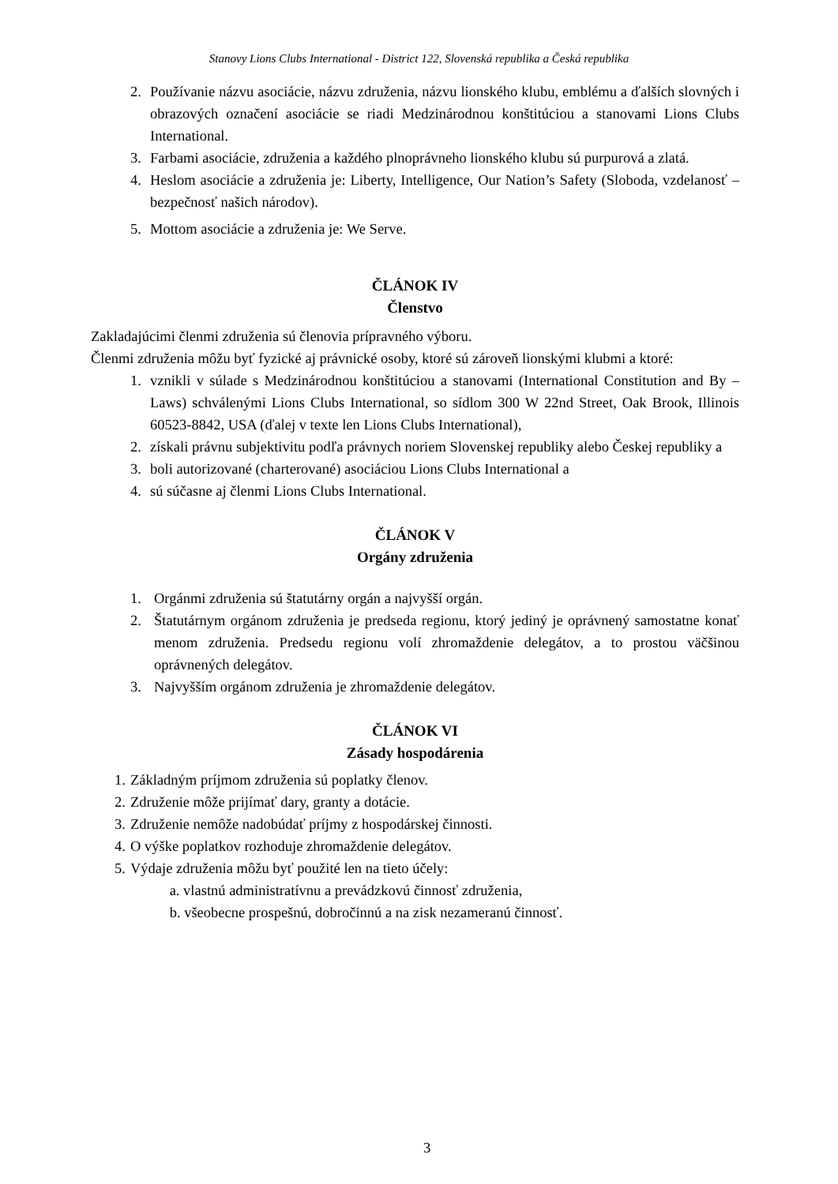Stanovy Lions Clubs International - District 122, Slovenská republika a Česká republika
2. Používanie názvu asociácie, názvu združenia, názvu lionského klubu, emblému a ďalších slovných i obrazových označení asociácie se riadi Medzinárodnou konštitúciou a stanovami Lions Clubs International.
3. Farbami asociácie, združenia a každého plnoprávneho lionského klubu sú purpurová a zlatá.
4. Heslom asociácie a združenia je: Liberty, Intelligence, Our Nation’s Safety (Sloboda, vzdelanosť – bezpečnosť našich národov).
5. Mottom asociácie a združenia je: We Serve.
ČLÁNOK IV
Členstvo
Zakladajúcimi členmi združenia sú členovia prípravného výboru.
Členmi združenia môžu byť fyzické aj právnické osoby, ktoré sú zároveň lionskými klubmi a ktoré:
1. vznikli v súlade s Medzinárodnou konštitúciou a stanovami (International Constitution and By – Laws) schválenými Lions Clubs International, so sídlom 300 W 22nd Street, Oak Brook, Illinois 60523-8842, USA (ďalej v texte len Lions Clubs International),
2. získali právnu subjektivitu podľa právnych noriem Slovenskej republiky alebo Českej republiky a
3. boli autorizované (charterované) asociáciou Lions Clubs International a
4. sú súčasne aj členmi Lions Clubs International.
ČLÁNOK V
Orgány združenia
1. Orgánmi združenia sú štatutárny orgán a najvyšší orgán.
2. Štatutárnym orgánom združenia je predseda regionu, ktorý jediný je oprávnený samostatne konať menom združenia. Predsedu regionu volí zhromaždenie delegátov, a to prostou väčšinou oprávnených delegátov.
3. Najvyšším orgánom združenia je zhromaždenie delegátov.
ČLÁNOK VI
Zásady hospodárenia
1. Základným príjmom združenia sú poplatky členov.
2. Združenie môže prijímať dary, granty a dotácie.
3. Združenie nemôže nadobúdať príjmy z hospodárskej činnosti.
4. O výške poplatkov rozhoduje zhromaždenie delegátov.
5. Výdaje združenia môžu byť použité len na tieto účely:
a. vlastnú administratívnu a prevádzkovú činnosť združenia,
b. všeobecne prospešnú, dobročinnú a na zisk nezameranú činnosť.
3